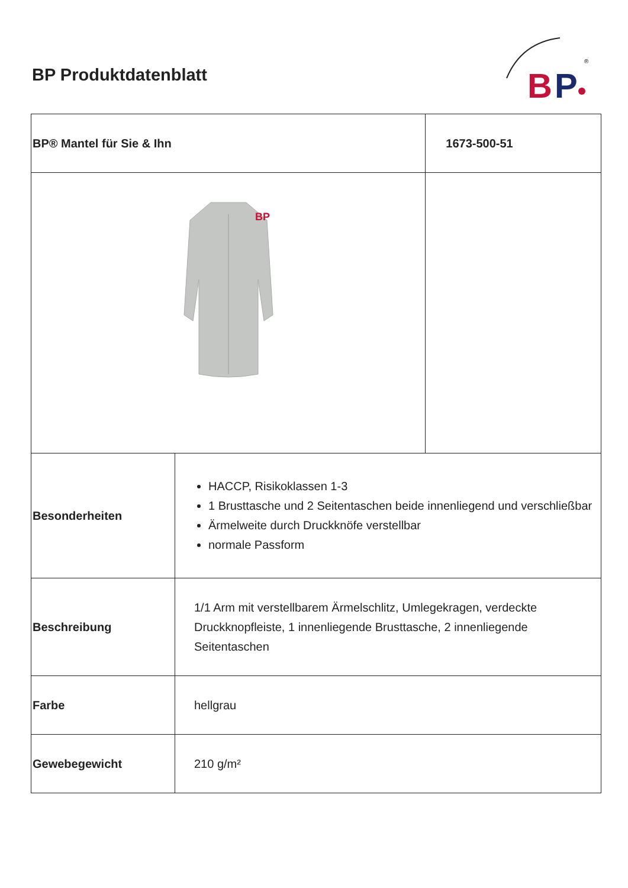BP Produktdatenblatt
B
P
®
| BP® Mantel für Sie & Ihn | | 1673-500-51 |
| BP | | |
| Besonderheiten | HACCP, Risikoklassen 1-3 1 Brusttasche und 2 Seitentaschen beide innenliegend und verschließbar Ärmelweite durch Druckknöfe verstellbar normale Passform | |
| Beschreibung | 1/1 Arm mit verstellbarem Ärmelschlitz, Umlegekragen, verdeckte Druckknopfleiste, 1 innenliegende Brusttasche, 2 innenliegende Seitentaschen | |
| Farbe | hellgrau | |
| Gewebegewicht | 210 g/m² | |